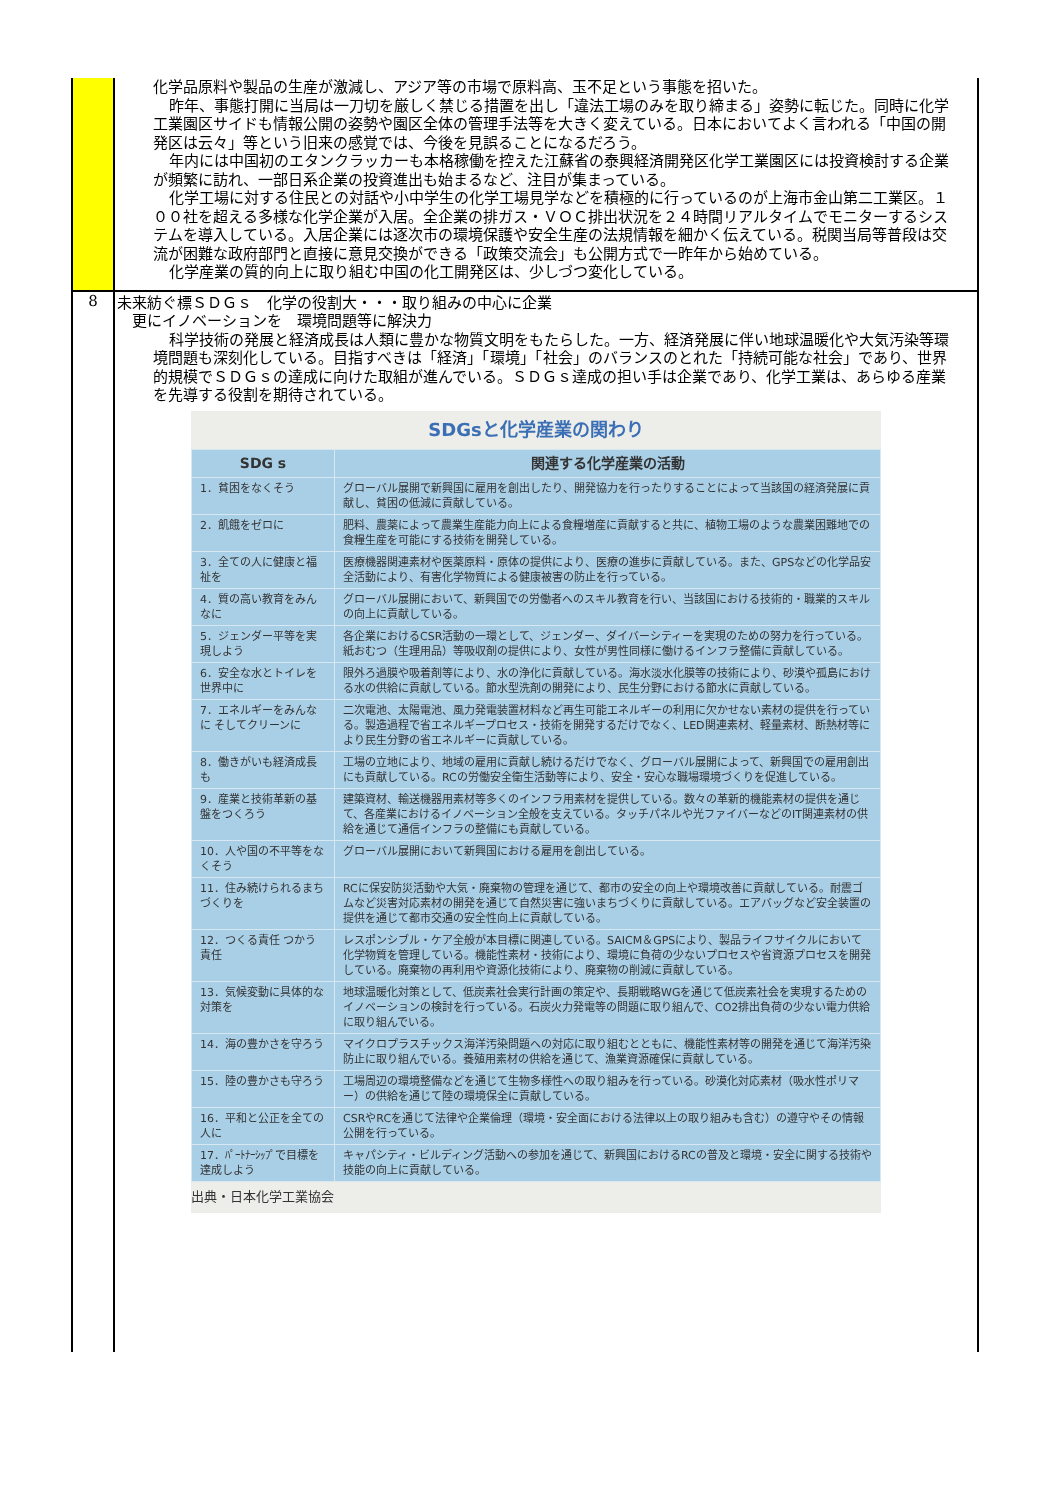化学品原料や製品の生産が激減し、アジア等の市場で原料高、玉不足という事態を招いた。
昨年、事態打開に当局は一刀切を厳しく禁じる措置を出し「違法工場のみを取り締まる」姿勢に転じた。同時に化学工業園区サイドも情報公開の姿勢や園区全体の管理手法等を大きく変えている。日本においてよく言われる「中国の開発区は云々」等という旧来の感覚では、今後を見誤ることになるだろう。
年内には中国初のエタンクラッカーも本格稼働を控えた江蘇省の泰興経済開発区化学工業園区には投資検討する企業が頻繁に訪れ、一部日系企業の投資進出も始まるなど、注目が集まっている。
化学工場に対する住民との対話や小中学生の化学工場見学などを積極的に行っているのが上海市金山第二工業区。１００社を超える多様な化学企業が入居。全企業の排ガス・ＶＯＣ排出状況を２４時間リアルタイムでモニターするシステムを導入している。入居企業には逐次市の環境保護や安全生産の法規情報を細かく伝えている。税関当局等普段は交流が困難な政府部門と直接に意見交換ができる「政策交流会」も公開方式で一昨年から始めている。
化学産業の質的向上に取り組む中国の化工開発区は、少しづつ変化している。
8
未来紡ぐ標ＳＤＧｓ　化学の役割大・・・取り組みの中心に企業
　更にイノベーションを　環境問題等に解決力
科学技術の発展と経済成長は人類に豊かな物質文明をもたらした。一方、経済発展に伴い地球温暖化や大気汚染等環境問題も深刻化している。目指すべきは「経済」「環境」「社会」のバランスのとれた「持続可能な社会」であり、世界的規模でＳＤＧｓの達成に向けた取組が進んでいる。ＳＤＧｓ達成の担い手は企業であり、化学工業は、あらゆる産業を先導する役割を期待されている。
SDGsと化学産業の関わり
| SDG s | 関連する化学産業の活動 |
| --- | --- |
| 1．貧困をなくそう | グローバル展開で新興国に雇用を創出したり、開発協力を行ったりすることによって当該国の経済発展に貢献し、貧困の低減に貢献している。 |
| 2．飢餓をゼロに | 肥料、農薬によって農業生産能力向上による食糧増産に貢献すると共に、植物工場のような農業困難地での食糧生産を可能にする技術を開発している。 |
| 3．全ての人に健康と福祉を | 医療機器関連素材や医薬原料・原体の提供により、医療の進歩に貢献している。また、GPSなどの化学品安全活動により、有害化学物質による健康被害の防止を行っている。 |
| 4．質の高い教育をみんなに | グローバル展開において、新興国での労働者へのスキル教育を行い、当該国における技術的・職業的スキルの向上に貢献している。 |
| 5．ジェンダー平等を実現しよう | 各企業におけるCSR活動の一環として、ジェンダー、ダイバーシティーを実現のための努力を行っている。紙おむつ（生理用品）等吸収剤の提供により、女性が男性同様に働けるインフラ整備に貢献している。 |
| 6．安全な水とトイレを世界中に | 限外ろ過膜や吸着剤等により、水の浄化に貢献している。海水淡水化膜等の技術により、砂漠や孤島における水の供給に貢献している。節水型洗剤の開発により、民生分野における節水に貢献している。 |
| 7．エネルギーをみんなに そしてクリーンに | 二次電池、太陽電池、風力発電装置材料など再生可能エネルギーの利用に欠かせない素材の提供を行っている。製造過程で省エネルギープロセス・技術を開発するだけでなく、LED関連素材、軽量素材、断熱材等により民生分野の省エネルギーに貢献している。 |
| 8．働きがいも経済成長も | 工場の立地により、地域の雇用に貢献し続けるだけでなく、グローバル展開によって、新興国での雇用創出にも貢献している。RCの労働安全衛生活動等により、安全・安心な職場環境づくりを促進している。 |
| 9．産業と技術革新の基盤をつくろう | 建築資材、輸送機器用素材等多くのインフラ用素材を提供している。数々の革新的機能素材の提供を通じて、各産業におけるイノベーション全般を支えている。タッチパネルや光ファイバーなどのIT関連素材の供給を通じて通信インフラの整備にも貢献している。 |
| 10．人や国の不平等をなくそう | グローバル展開において新興国における雇用を創出している。 |
| 11．住み続けられるまちづくりを | RCに保安防災活動や大気・廃棄物の管理を通じて、都市の安全の向上や環境改善に貢献している。耐震ゴムなど災害対応素材の開発を通じて自然災害に強いまちづくりに貢献している。エアバッグなど安全装置の提供を通じて都市交通の安全性向上に貢献している。 |
| 12．つくる責任 つかう責任 | レスポンシブル・ケア全般が本目標に関連している。SAICM＆GPSにより、製品ライフサイクルにおいて化学物質を管理している。機能性素材・技術により、環境に負荷の少ないプロセスや省資源プロセスを開発している。廃棄物の再利用や資源化技術により、廃棄物の削減に貢献している。 |
| 13．気候変動に具体的な対策を | 地球温暖化対策として、低炭素社会実行計画の策定や、長期戦略WGを通じて低炭素社会を実現するためのイノベーションの検討を行っている。石炭火力発電等の問題に取り組んで、CO2排出負荷の少ない電力供給に取り組んでいる。 |
| 14．海の豊かさを守ろう | マイクロプラスチックス海洋汚染問題への対応に取り組むとともに、機能性素材等の開発を通じて海洋汚染防止に取り組んでいる。養殖用素材の供給を通じて、漁業資源確保に貢献している。 |
| 15．陸の豊かさも守ろう | 工場周辺の環境整備などを通じて生物多様性への取り組みを行っている。砂漠化対応素材（吸水性ポリマー）の供給を通じて陸の環境保全に貢献している。 |
| 16．平和と公正を全ての人に | CSRやRCを通じて法律や企業倫理（環境・安全面における法律以上の取り組みも含む）の遵守やその情報公開を行っている。 |
| 17．ﾊﾟｰﾄﾅｰｼｯﾌﾟで目標を達成しよう | キャパシティ・ビルディング活動への参加を通じて、新興国におけるRCの普及と環境・安全に関する技術や技能の向上に貢献している。 |
出典・日本化学工業協会